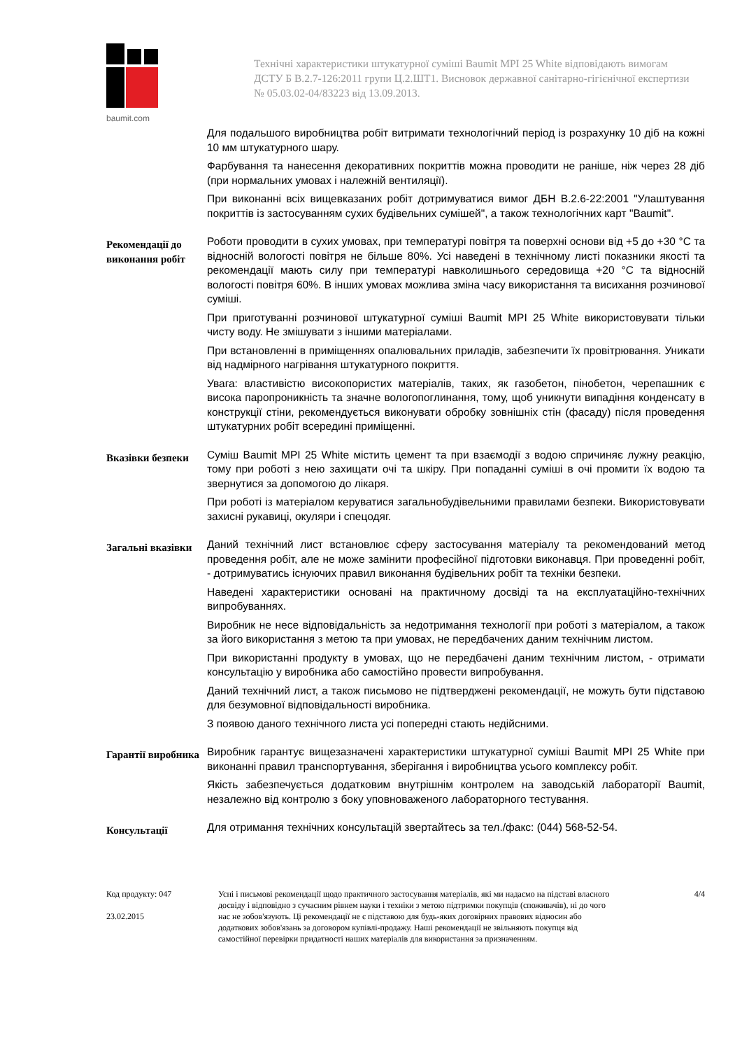baumit.com
Технічні характеристики штукатурної суміші Baumit MPI 25 White відповідають вимогам ДСТУ Б В.2.7-126:2011 групи Ц.2.ШТ1. Висновок державної санітарно-гігієнічної експертизи № 05.03.02-04/83223 від 13.09.2013.
Для подальшого виробництва робіт витримати технологічний період із розрахунку 10 діб на кожні 10 мм штукатурного шару.
Фарбування та нанесення декоративних покриттів можна проводити не раніше, ніж через 28 діб (при нормальних умовах і належній вентиляції).
При виконанні всіх вищевказаних робіт дотримуватися вимог ДБН В.2.6-22:2001 "Улаштування покриттів із застосуванням сухих будівельних сумішей", а також технологічних карт "Baumit".
Рекомендації до виконання робіт
Роботи проводити в сухих умовах, при температурі повітря та поверхні основи від +5 до +30 °С та відносній вологості повітря не більше 80%. Усі наведені в технічному листі показники якості та рекомендації мають силу при температурі навколишнього середовища +20 °С та відносній вологості повітря 60%. В інших умовах можлива зміна часу використання та висихання розчинової суміші.
При приготуванні розчинової штукатурної суміші Baumit MPI 25 White використовувати тільки чисту воду. Не змішувати з іншими матеріалами.
При встановленні в приміщеннях опалювальних приладів, забезпечити їх провітрювання. Уникати від надмірного нагрівання штукатурного покриття.
Увага: властивістю високопористих матеріалів, таких, як газобетон, пінобетон, черепашник є висока паропроникність та значне вологопоглинання, тому, щоб уникнути випадіння конденсату в конструкції стіни, рекомендується виконувати обробку зовнішніх стін (фасаду) після проведення штукатурних робіт всередині приміщенні.
Вказівки безпеки
Суміш Baumit MPI 25 White містить цемент та при взаємодії з водою спричиняє лужну реакцію, тому при роботі з нею захищати очі та шкіру. При попаданні суміші в очі промити їх водою та звернутися за допомогою до лікаря.
При роботі із матеріалом керуватися загальнобудівельними правилами безпеки. Використовувати захисні рукавиці, окуляри і спецодяг.
Загальні вказівки
Даний технічний лист встановлює сферу застосування матеріалу та рекомендований метод проведення робіт, але не може замінити професійної підготовки виконавця. При проведенні робіт, - дотримуватись існуючих правил виконання будівельних робіт та техніки безпеки.
Наведені характеристики основані на практичному досвіді та на експлуатаційно-технічних випробуваннях.
Виробник не несе відповідальність за недотримання технології при роботі з матеріалом, а також за його використання з метою та при умовах, не передбачених даним технічним листом.
При використанні продукту в умовах, що не передбачені даним технічним листом, - отримати консультацію у виробника або самостійно провести випробування.
Даний технічний лист, а також письмово не підтверджені рекомендації, не можуть бути підставою для безумовної відповідальності виробника.
З появою даного технічного листа усі попередні стають недійсними.
Гарантії виробника
Виробник гарантує вищезазначені характеристики штукатурної суміші Baumit MPI 25 White при виконанні правил транспортування, зберігання і виробництва усього комплексу робіт.
Якість забезпечується додатковим внутрішнім контролем на заводській лабораторії Baumit, незалежно від контролю з боку уповноваженого лабораторного тестування.
Консультації
Для отримання технічних консультацій звертайтесь за тел./факс: (044) 568-52-54.
Код продукту: 047
23.02.2015
Усні і письмові рекомендації щодо практичного застосування матеріалів, які ми надаємо на підставі власного досвіду і відповідно з сучасним рівнем науки і техніки з метою підтримки покупців (споживачів), ні до чого нас не зобов'язують. Ці рекомендації не є підставою для будь-яких договірних правових відносин або додаткових зобов'язань за договором купівлі-продажу. Наші рекомендації не звільняють покупця від самостійної перевірки придатності наших матеріалів для використання за призначенням.
4/4